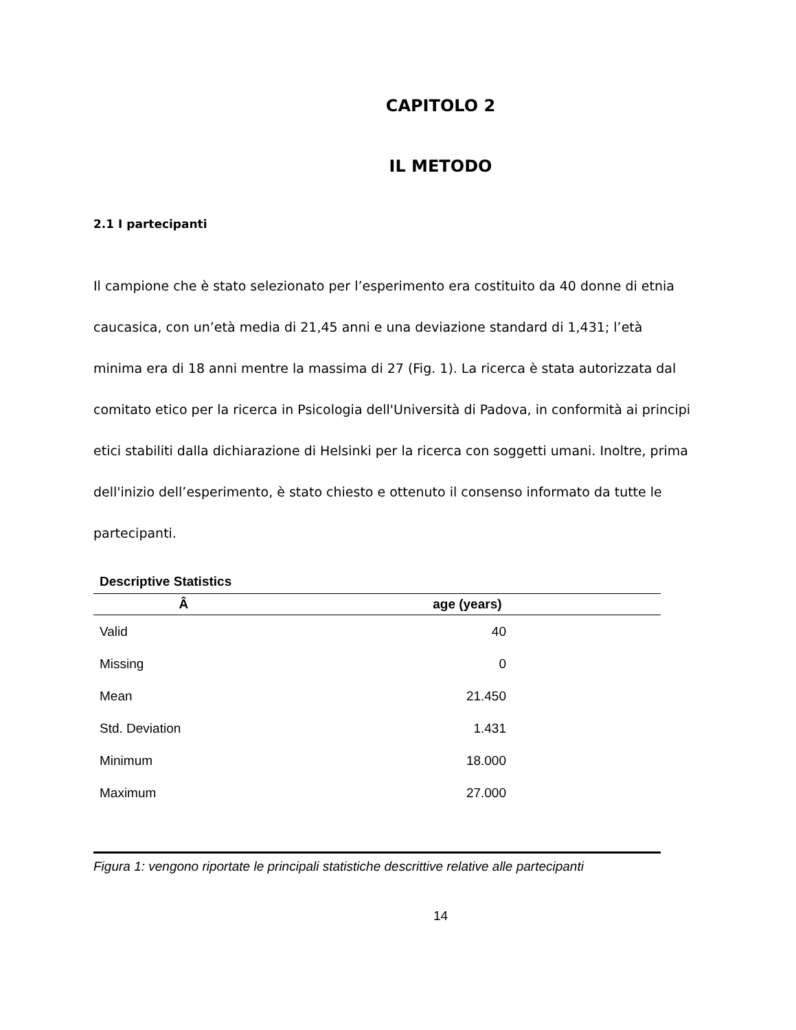CAPITOLO 2
IL METODO
2.1 I partecipanti
Il campione che è stato selezionato per l’esperimento era costituito da 40 donne di etnia caucasica, con un’età media di 21,45 anni e una deviazione standard di 1,431; l’età minima era di 18 anni mentre la massima di 27 (Fig. 1). La ricerca è stata autorizzata dal comitato etico per la ricerca in Psicologia dell'Università di Padova, in conformità ai principi etici stabiliti dalla dichiarazione di Helsinki per la ricerca con soggetti umani. Inoltre, prima dell'inizio dell’esperimento, è stato chiesto e ottenuto il consenso informato da tutte le partecipanti.
Descriptive Statistics
| Â | age (years) |
| --- | --- |
| Valid | 40 |
| Missing | 0 |
| Mean | 21.450 |
| Std. Deviation | 1.431 |
| Minimum | 18.000 |
| Maximum | 27.000 |
Figura 1: vengono riportate le principali statistiche descrittive relative alle partecipanti
14